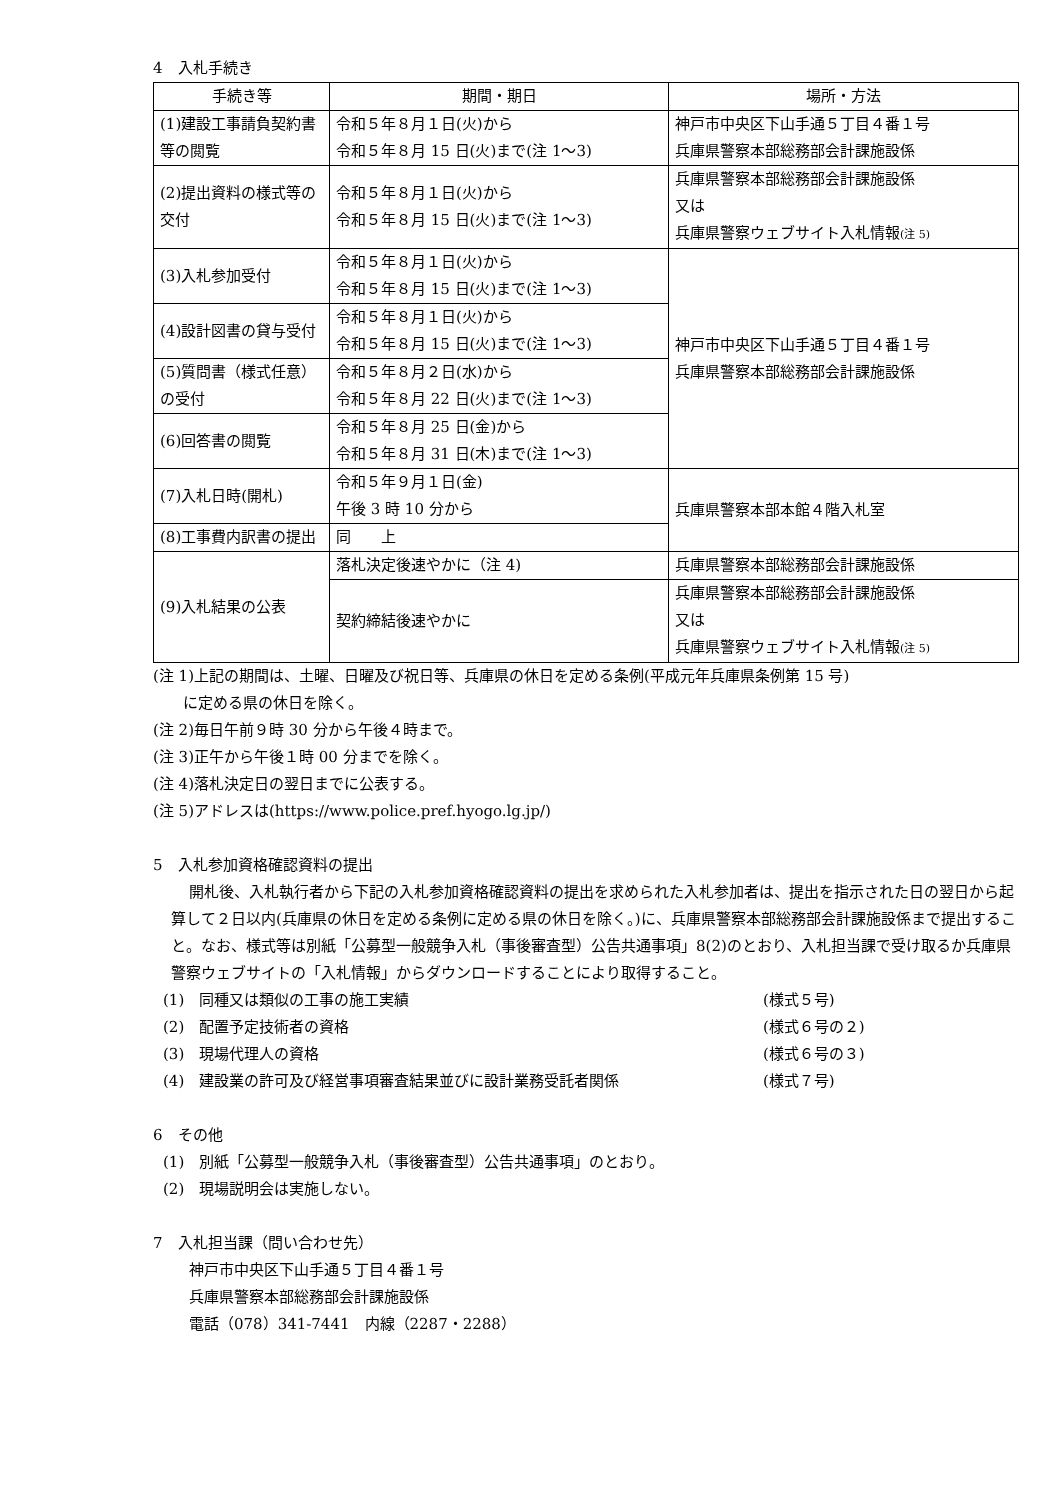4　入札手続き
| 手続き等 | 期間・期日 | 場所・方法 |
| --- | --- | --- |
| (1)建設工事請負契約書等の閲覧 | 令和５年８月１日(火)から 令和５年８月 15 日(火)まで(注 1〜3) | 神戸市中央区下山手通５丁目４番１号 兵庫県警察本部総務部会計課施設係 |
| (2)提出資料の様式等の交付 | 令和５年８月１日(火)から 令和５年８月 15 日(火)まで(注 1〜3) | 兵庫県警察本部総務部会計課施設係 又は 兵庫県警察ウェブサイト入札情報 (注 5) |
| (3)入札参加受付 | 令和５年８月１日(火)から 令和５年８月 15 日(火)まで(注 1〜3) | 神戸市中央区下山手通５丁目４番１号 兵庫県警察本部総務部会計課施設係 |
| (4)設計図書の貸与受付 | 令和５年８月１日(火)から 令和５年８月 15 日(火)まで(注 1〜3) | |
| (5)質問書（様式任意）の受付 | 令和５年８月２日(水)から 令和５年８月 22 日(火)まで(注 1〜3) | |
| (6)回答書の閲覧 | 令和５年８月 25 日(金)から 令和５年８月 31 日(木)まで(注 1〜3) | |
| (7)入札日時(開札) | 令和５年９月１日(金) 午後 3 時 10 分から | 兵庫県警察本部本館４階入札室 |
| (8)工事費内訳書の提出 | 同 上 | |
| (9)入札結果の公表 | 落札決定後速やかに（注 4) | 兵庫県警察本部総務部会計課施設係 |
| | 契約締結後速やかに | 兵庫県警察本部総務部会計課施設係 又は 兵庫県警察ウェブサイト入札情報 (注 5) |
(注 1)上記の期間は、土曜、日曜及び祝日等、兵庫県の休日を定める条例(平成元年兵庫県条例第 15 号)
　　に定める県の休日を除く。
(注 2)毎日午前９時 30 分から午後４時まで。
(注 3)正午から午後１時 00 分までを除く。
(注 4)落札決定日の翌日までに公表する。
(注 5)アドレスは(https://www.police.pref.hyogo.lg.jp/)
5　入札参加資格確認資料の提出
開札後、入札執行者から下記の入札参加資格確認資料の提出を求められた入札参加者は、提出を指示された日の翌日から起算して２日以内(兵庫県の休日を定める条例に定める県の休日を除く。)に、兵庫県警察本部総務部会計課施設係まで提出すること。なお、様式等は別紙「公募型一般競争入札（事後審査型）公告共通事項」8(2)のとおり、入札担当課で受け取るか兵庫県警察ウェブサイトの「入札情報」からダウンロードすることにより取得すること。
(1)　同種又は類似の工事の施工実績 (様式５号)
(2)　配置予定技術者の資格 (様式６号の２)
(3)　現場代理人の資格 (様式６号の３)
(4)　建設業の許可及び経営事項審査結果並びに設計業務受託者関係 (様式７号)
6　その他
(1)　別紙「公募型一般競争入札（事後審査型）公告共通事項」のとおり。
(2)　現場説明会は実施しない。
7　入札担当課（問い合わせ先）
神戸市中央区下山手通５丁目４番１号
兵庫県警察本部総務部会計課施設係
電話（078）341-7441　内線（2287・2288）